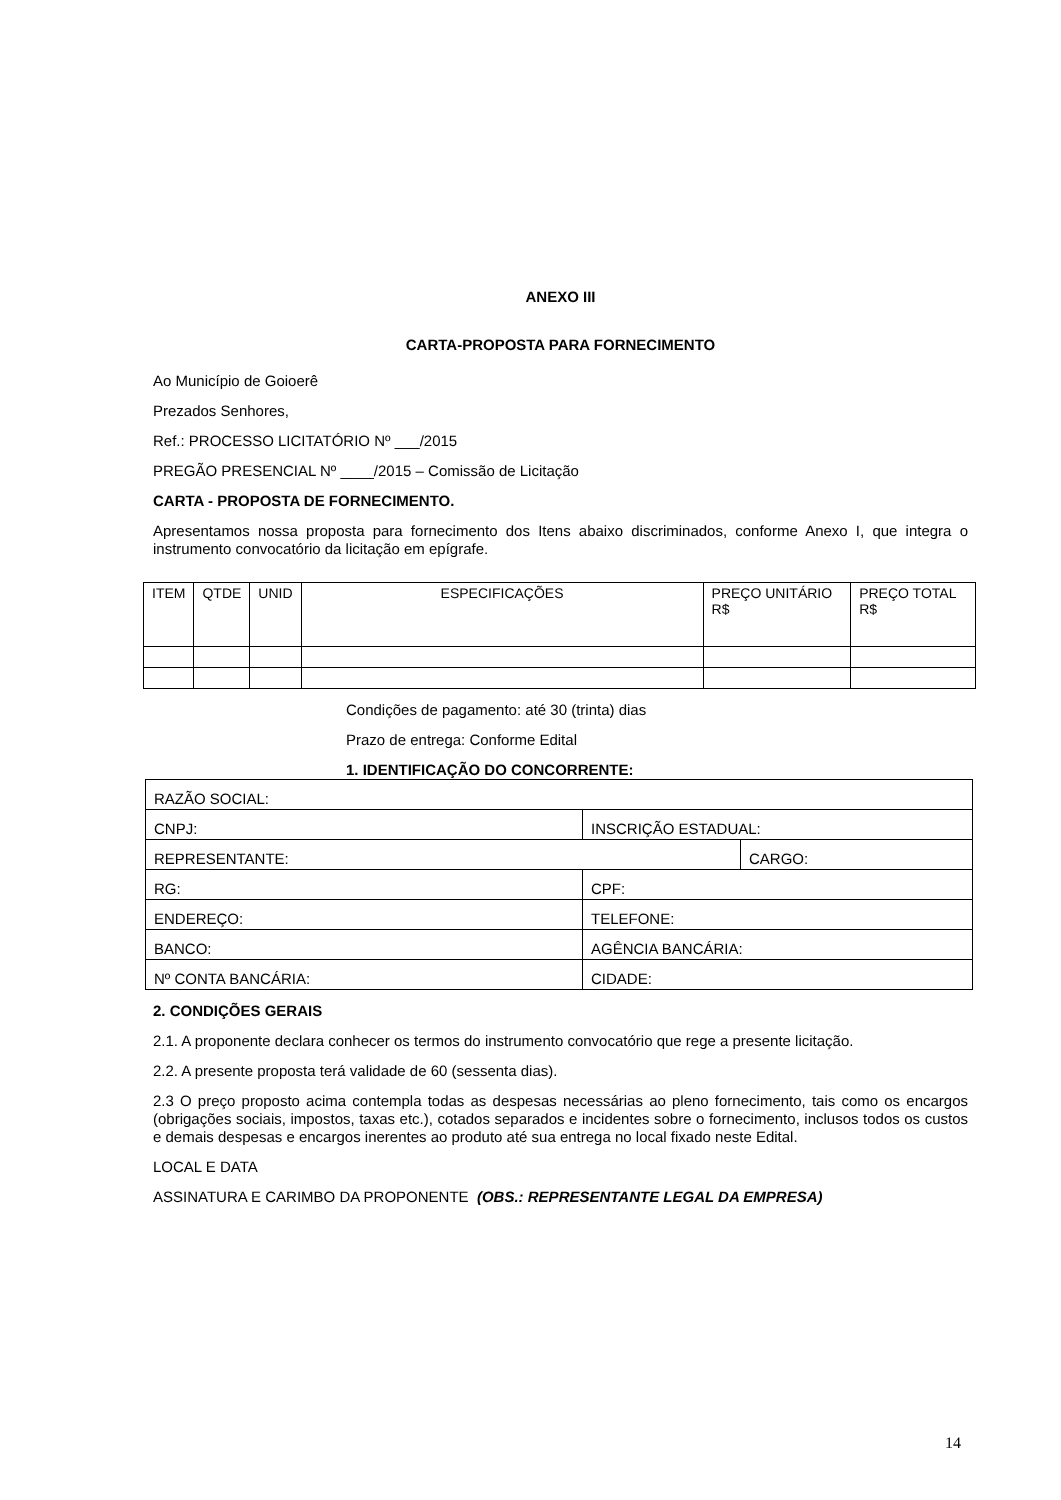ANEXO III
CARTA-PROPOSTA PARA FORNECIMENTO
Ao Município de Goioerê
Prezados Senhores,
Ref.: PROCESSO LICITATÓRIO Nº ___/2015
PREGÃO PRESENCIAL Nº ____/2015 – Comissão de Licitação
CARTA - PROPOSTA DE FORNECIMENTO.
Apresentamos nossa proposta para fornecimento dos Itens abaixo discriminados, conforme Anexo I, que integra o instrumento convocatório da licitação em epígrafe.
| ITEM | QTDE | UNID | ESPECIFICAÇÕES | PREÇO UNITÁRIO R$ | PREÇO TOTAL R$ |
Condições de pagamento: até 30 (trinta) dias
Prazo de entrega: Conforme Edital
1. IDENTIFICAÇÃO DO CONCORRENTE:
| RAZÃO SOCIAL: | | |
| CNPJ: | INSCRIÇÃO ESTADUAL: | |
| REPRESENTANTE: | | CARGO: |
| RG: | CPF: | |
| ENDEREÇO: | TELEFONE: | |
| BANCO: | AGÊNCIA BANCÁRIA: | |
| Nº CONTA BANCÁRIA: | CIDADE: | |
2. CONDIÇÕES GERAIS
2.1. A proponente declara conhecer os termos do instrumento convocatório que rege a presente licitação.
2.2. A presente proposta terá validade de 60 (sessenta dias).
2.3 O preço proposto acima contempla todas as despesas necessárias ao pleno fornecimento, tais como os encargos (obrigações sociais, impostos, taxas etc.), cotados separados e incidentes sobre o fornecimento, inclusos todos os custos e demais despesas e encargos inerentes ao produto até sua entrega no local fixado neste Edital.
LOCAL E DATA
ASSINATURA E CARIMBO DA PROPONENTE (OBS.: REPRESENTANTE LEGAL DA EMPRESA)
14